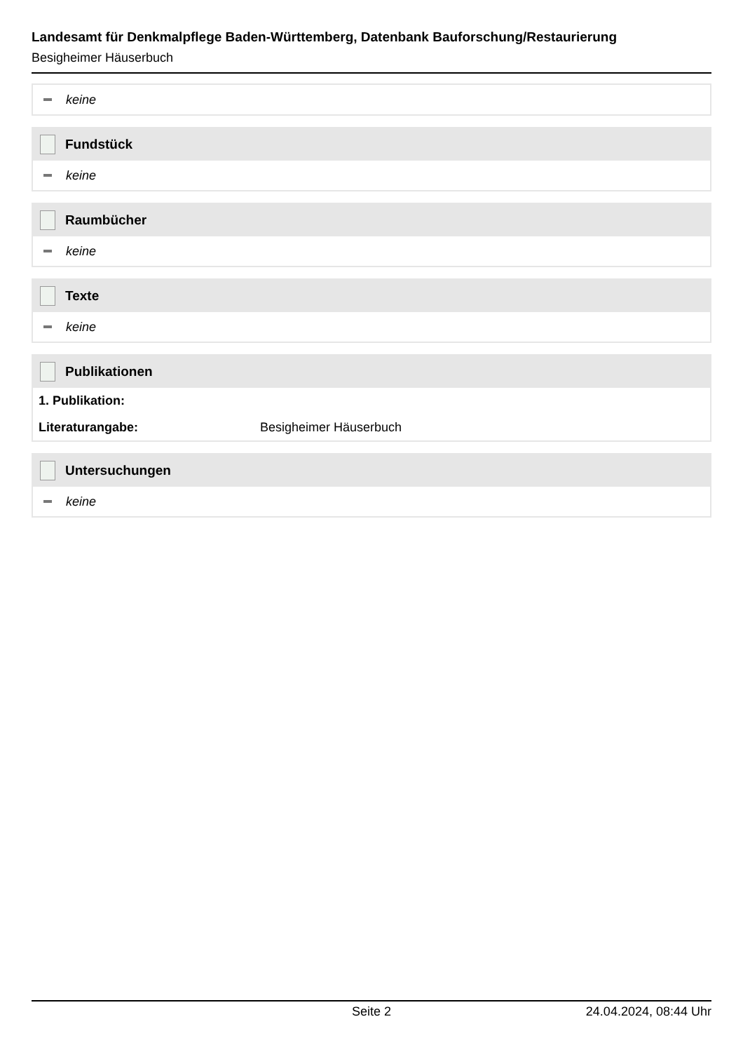Landesamt für Denkmalpflege Baden-Württemberg, Datenbank Bauforschung/Restaurierung
Besigheimer Häuserbuch
keine
Fundstück
keine
Raumbücher
keine
Texte
keine
Publikationen
| 1. Publikation: | |
| --- | --- |
| Literaturangabe: | Besigheimer Häuserbuch |
Untersuchungen
keine
Seite 2 24.04.2024, 08:44 Uhr